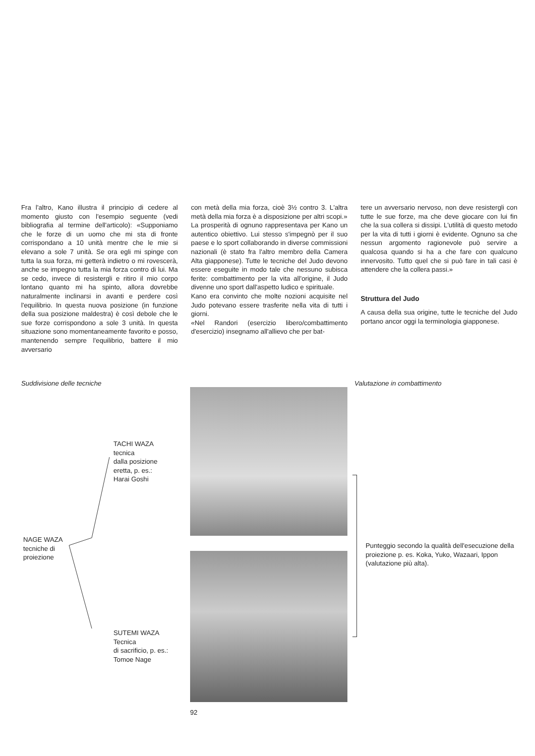Fra l'altro, Kano illustra il principio di cedere al momento giusto con l'esempio seguente (vedi bibliografia al termine dell'articolo): «Supponiamo che le forze di un uomo che mi sta di fronte corrispondano a 10 unità mentre che le mie si elevano a sole 7 unità. Se ora egli mi spinge con tutta la sua forza, mi getterà indietro o mi rovescerà, anche se impegno tutta la mia forza contro di lui. Ma se cedo, invece di resistergli e ritiro il mio corpo lontano quanto mi ha spinto, allora dovrebbe naturalmente inclinarsi in avanti e perdere così l'equilibrio. In questa nuova posizione (in funzione della sua posizione maldestra) è così debole che le sue forze corrispondono a sole 3 unità. In questa situazione sono momentaneamente favorito e posso, mantenendo sempre l'equilibrio, battere il mio avversario
con metà della mia forza, cioè 3½ contro 3. L'altra metà della mia forza è a disposizione per altri scopi.»
La prosperità di ognuno rappresentava per Kano un autentico obiettivo. Lui stesso s'impegnò per il suo paese e lo sport collaborando in diverse commissioni nazionali (è stato fra l'altro membro della Camera Alta giapponese). Tutte le tecniche del Judo devono essere eseguite in modo tale che nessuno subisca ferite: combattimento per la vita all'origine, il Judo divenne uno sport dall'aspetto ludico e spirituale.
Kano era convinto che molte nozioni acquisite nel Judo potevano essere trasferite nella vita di tutti i giorni.
«Nel Randori (esercizio libero/combattimento d'esercizio) insegnamo all'allievo che per bat-
tere un avversario nervoso, non deve resistergli con tutte le sue forze, ma che deve giocare con lui fin che la sua collera si dissipi. L'utilità di questo metodo per la vita di tutti i giorni è evidente. Ognuno sa che nessun argomento ragionevole può servire a qualcosa quando si ha a che fare con qualcuno innervosito. Tutto quel che si può fare in tali casi è attendere che la collera passi.»
Struttura del Judo
A causa della sua origine, tutte le tecniche del Judo portano ancor oggi la terminologia giapponese.
Suddivisione delle tecniche
TACHI WAZA
tecnica
dalla posizione
eretta, p. es.:
Harai Goshi
NAGE WAZA
tecniche di
proiezione
SUTEMI WAZA
Tecnica
di sacrificio, p. es.:
Tomoe Nage
92
Valutazione in combattimento
Punteggio secondo la qualità dell'esecuzione della proiezione p. es. Koka, Yuko, Wazaari, Ippon (valutazione più alta).